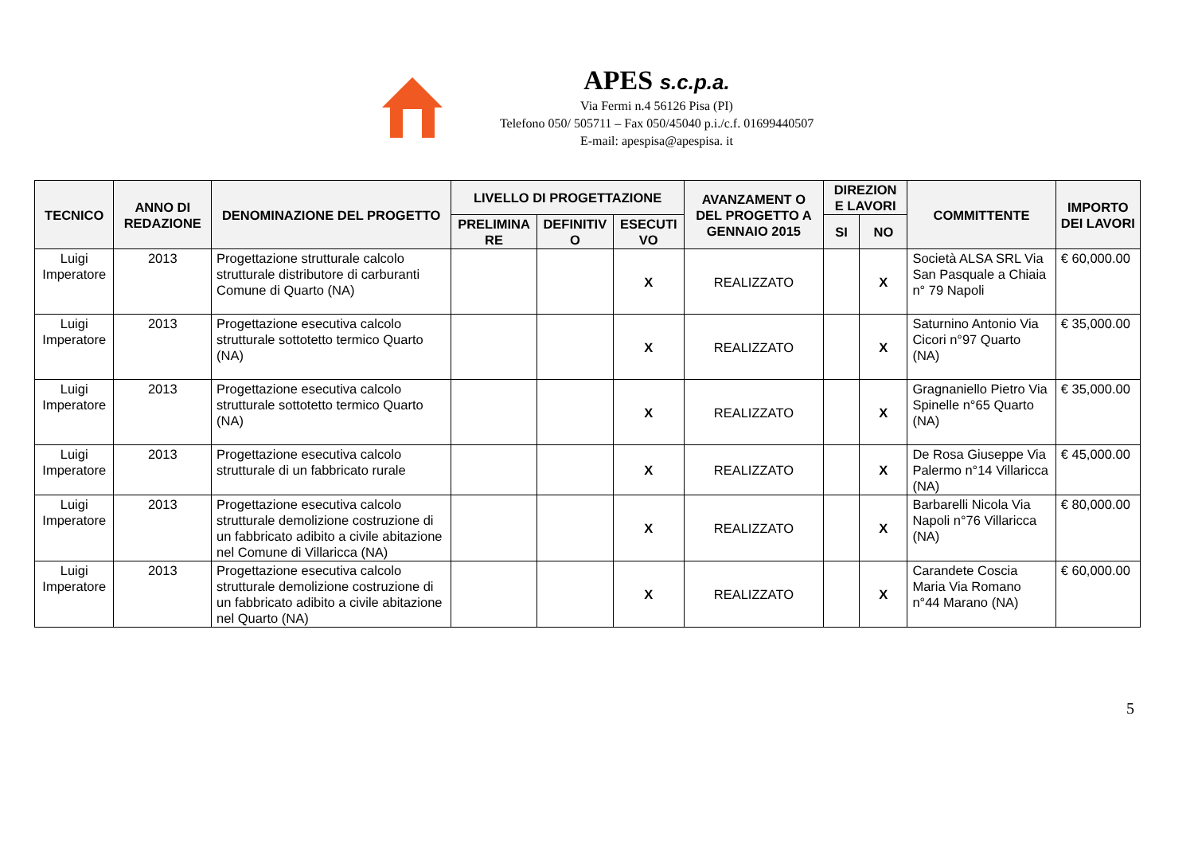APES s.c.p.a.
Via Fermi n.4 56126 Pisa (PI)
Telefono 050/ 505711 – Fax 050/45040 p.i./c.f. 01699440507
E-mail: apespisa@apespisa. it
| TECNICO | ANNO DI REDAZIONE | DENOMINAZIONE DEL PROGETTO | LIVELLO DI PROGETTAZIONE | | | AVANZAMENT O DEL PROGETTO A GENNAIO 2015 | DIREZION E LAVORI | | COMMITTENTE | IMPORTO DEI LAVORI |
| --- | --- | --- | --- | --- | --- | --- | --- | --- | --- | --- |
| | | | PRELIMINA RE | DEFINITIV O | ESECUTI VO | | SI | NO | | |
| Luigi Imperatore | 2013 | Progettazione strutturale calcolo strutturale distributore di carburanti Comune di Quarto (NA) | | | X | REALIZZATO | | X | Società ALSA SRL Via San Pasquale a Chiaia n° 79 Napoli | € 60,000.00 |
| Luigi Imperatore | 2013 | Progettazione esecutiva calcolo strutturale sottotetto termico Quarto (NA) | | | X | REALIZZATO | | X | Saturnino Antonio Via Cicori n°97 Quarto (NA) | € 35,000.00 |
| Luigi Imperatore | 2013 | Progettazione esecutiva calcolo strutturale sottotetto termico Quarto (NA) | | | X | REALIZZATO | | X | Gragnaniello Pietro Via Spinelle n°65 Quarto (NA) | € 35,000.00 |
| Luigi Imperatore | 2013 | Progettazione esecutiva calcolo strutturale di un fabbricato rurale | | | X | REALIZZATO | | X | De Rosa Giuseppe Via Palermo n°14 Villaricca (NA) | € 45,000.00 |
| Luigi Imperatore | 2013 | Progettazione esecutiva calcolo strutturale demolizione costruzione di un fabbricato adibito a civile abitazione nel Comune di Villaricca (NA) | | | X | REALIZZATO | | X | Barbarelli Nicola Via Napoli n°76 Villaricca (NA) | € 80,000.00 |
| Luigi Imperatore | 2013 | Progettazione esecutiva calcolo strutturale demolizione costruzione di un fabbricato adibito a civile abitazione nel Quarto (NA) | | | X | REALIZZATO | | X | Carandete Coscia Maria Via Romano n°44 Marano (NA) | € 60,000.00 |
5